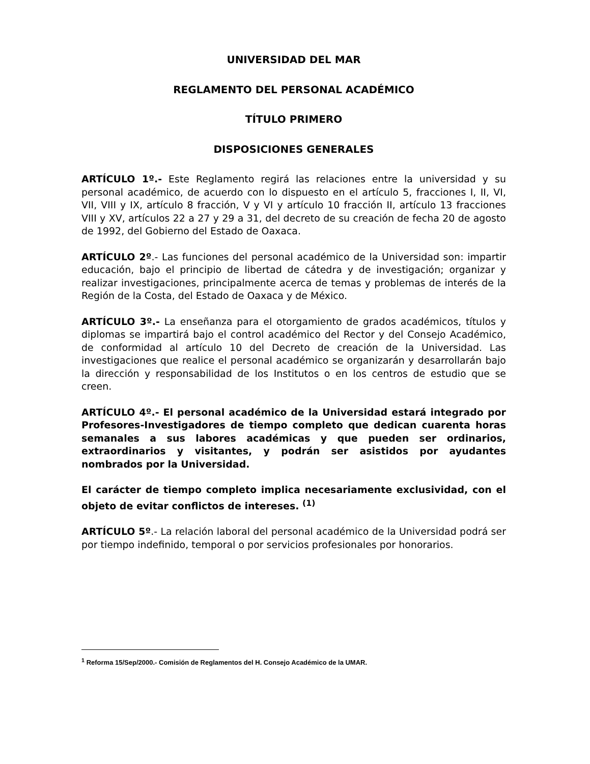UNIVERSIDAD DEL MAR
REGLAMENTO DEL PERSONAL ACADÉMICO
TÍTULO PRIMERO
DISPOSICIONES GENERALES
ARTÍCULO 1º.- Este Reglamento regirá las relaciones entre la universidad y su personal académico, de acuerdo con lo dispuesto en el artículo 5, fracciones I, II, VI, VII, VIII y IX, artículo 8 fracción, V y VI y artículo 10 fracción II, artículo 13 fracciones VIII y XV, artículos 22 a 27 y 29 a 31, del decreto de su creación de fecha 20 de agosto de 1992, del Gobierno del Estado de Oaxaca.
ARTÍCULO 2º.- Las funciones del personal académico de la Universidad son: impartir educación, bajo el principio de libertad de cátedra y de investigación; organizar y realizar investigaciones, principalmente acerca de temas y problemas de interés de la Región de la Costa, del Estado de Oaxaca y de México.
ARTÍCULO 3º.- La enseñanza para el otorgamiento de grados académicos, títulos y diplomas se impartirá bajo el control académico del Rector y del Consejo Académico, de conformidad al artículo 10 del Decreto de creación de la Universidad. Las investigaciones que realice el personal académico se organizarán y desarrollarán bajo la dirección y responsabilidad de los Institutos o en los centros de estudio que se creen.
ARTÍCULO 4º.- El personal académico de la Universidad estará integrado por Profesores-Investigadores de tiempo completo que dedican cuarenta horas semanales a sus labores académicas y que pueden ser ordinarios, extraordinarios y visitantes, y podrán ser asistidos por ayudantes nombrados por la Universidad.
El carácter de tiempo completo implica necesariamente exclusividad, con el objeto de evitar conflictos de intereses. <sup>(1)</sup>
ARTÍCULO 5º.- La relación laboral del personal académico de la Universidad podrá ser por tiempo indefinido, temporal o por servicios profesionales por honorarios.
<sup>1</sup> Reforma 15/Sep/2000.- Comisión de Reglamentos del H. Consejo Académico de la UMAR.